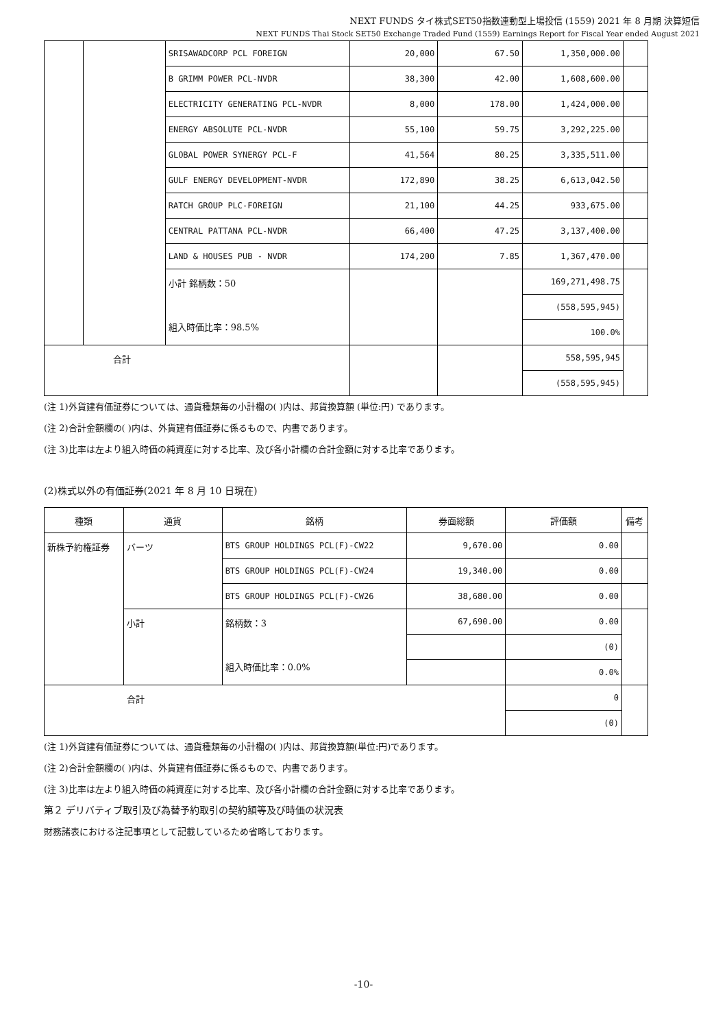NEXT FUNDS タイ株式SET50指数連動型上場投信 (1559) 2021 年 8 月期 決算短信
NEXT FUNDS Thai Stock SET50 Exchange Traded Fund (1559) Earnings Report for Fiscal Year ended August 2021
| | | SRISAWADCORP PCL FOREIGN | 20,000 | 67.50 | 1,350,000.00 | |
| | | B GRIMM POWER PCL-NVDR | 38,300 | 42.00 | 1,608,600.00 | |
| | | ELECTRICITY GENERATING PCL-NVDR | 8,000 | 178.00 | 1,424,000.00 | |
| | | ENERGY ABSOLUTE PCL-NVDR | 55,100 | 59.75 | 3,292,225.00 | |
| | | GLOBAL POWER SYNERGY PCL-F | 41,564 | 80.25 | 3,335,511.00 | |
| | | GULF ENERGY DEVELOPMENT-NVDR | 172,890 | 38.25 | 6,613,042.50 | |
| | | RATCH GROUP PLC-FOREIGN | 21,100 | 44.25 | 933,675.00 | |
| | | CENTRAL PATTANA PCL-NVDR | 66,400 | 47.25 | 3,137,400.00 | |
| | | LAND & HOUSES PUB - NVDR | 174,200 | 7.85 | 1,367,470.00 | |
| | | 小計 銘柄数：50 組入時価比率：98.5% | | | 169,271,498.75 | |
| | | | | | (558,595,945) | |
| | | | | | 100.0% | |
| 合計 | | | | | 558,595,945 | |
| | | | | | (558,595,945) | |
(注 1)外貨建有価証券については、通貨種類毎の小計欄の( )内は、邦貨換算額 (単位:円) であります。
(注 2)合計金額欄の( )内は、外貨建有価証券に係るもので、内書であります。
(注 3)比率は左より組入時価の純資産に対する比率、及び各小計欄の合計金額に対する比率であります。
(2)株式以外の有価証券(2021 年 8 月 10 日現在)
| 種類 | 通貨 | 銘柄 | 券面総額 | 評価額 | 備考 |
| --- | --- | --- | --- | --- | --- |
| 新株予約権証券 | バーツ | BTS GROUP HOLDINGS PCL(F)-CW22 | 9,670.00 | 0.00 | |
| | | BTS GROUP HOLDINGS PCL(F)-CW24 | 19,340.00 | 0.00 | |
| | | BTS GROUP HOLDINGS PCL(F)-CW26 | 38,680.00 | 0.00 | |
| | 小計 | 銘柄数：3 組入時価比率：0.0% | 67,690.00 | 0.00 | |
| | | | | (0) | |
| | | | | 0.0% | |
| 合計 | | | | 0 | |
| | | | | (0) | |
(注 1)外貨建有価証券については、通貨種類毎の小計欄の( )内は、邦貨換算額(単位:円)であります。
(注 2)合計金額欄の( )内は、外貨建有価証券に係るもので、内書であります。
(注 3)比率は左より組入時価の純資産に対する比率、及び各小計欄の合計金額に対する比率であります。
第２ デリバティブ取引及び為替予約取引の契約額等及び時価の状況表
財務諸表における注記事項として記載しているため省略しております。
-10-